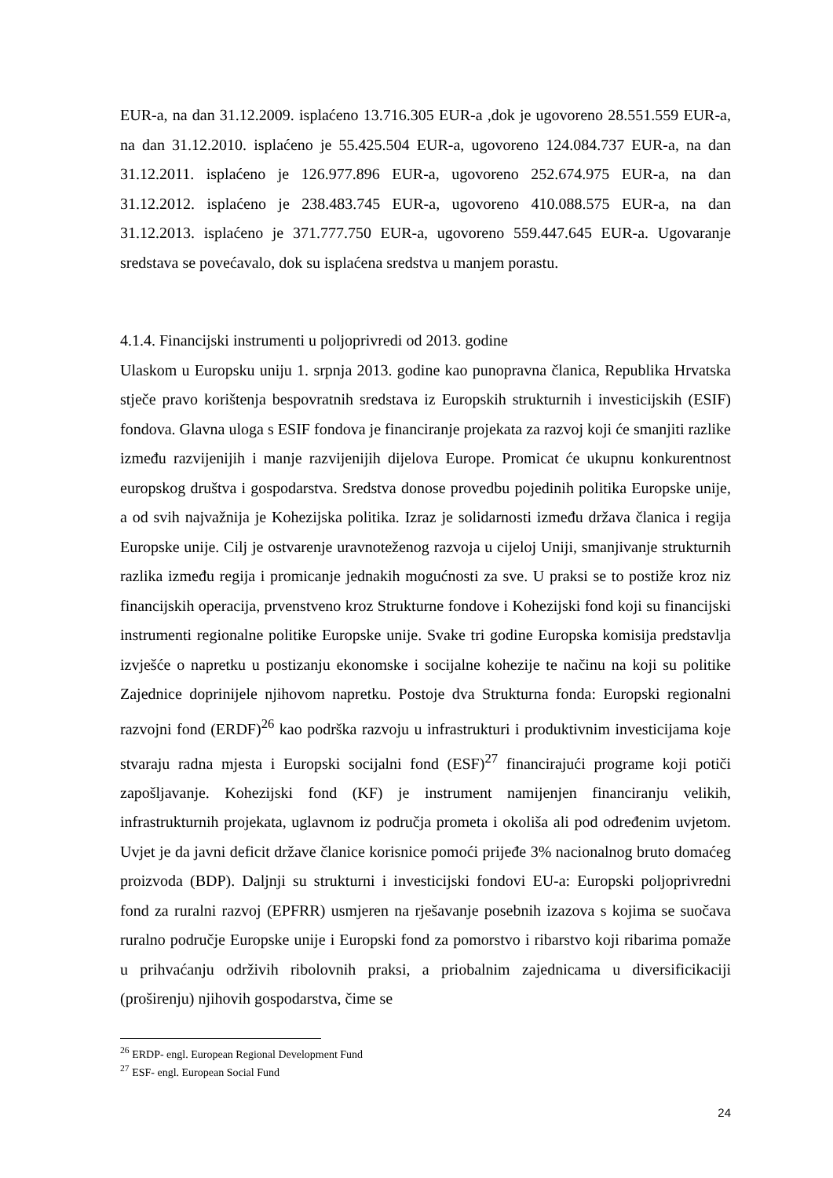EUR-a, na dan 31.12.2009. isplaćeno 13.716.305 EUR-a ,dok je ugovoreno 28.551.559 EUR-a, na dan 31.12.2010. isplaćeno je 55.425.504 EUR-a, ugovoreno 124.084.737 EUR-a, na dan 31.12.2011. isplaćeno je 126.977.896 EUR-a, ugovoreno 252.674.975 EUR-a, na dan 31.12.2012. isplaćeno je 238.483.745 EUR-a, ugovoreno 410.088.575 EUR-a, na dan 31.12.2013. isplaćeno je 371.777.750 EUR-a, ugovoreno 559.447.645 EUR-a. Ugovaranje sredstava se povećavalo, dok su isplaćena sredstva u manjem porastu.
4.1.4. Financijski instrumenti u poljoprivredi od 2013. godine
Ulaskom u Europsku uniju 1. srpnja 2013. godine kao punopravna članica, Republika Hrvatska stječe pravo korištenja bespovratnih sredstava iz Europskih strukturnih i investicijskih (ESIF) fondova. Glavna uloga s ESIF fondova je financiranje projekata za razvoj koji će smanjiti razlike između razvijenijih i manje razvijenijih dijelova Europe. Promicat će ukupnu konkurentnost europskog društva i gospodarstva. Sredstva donose provedbu pojedinih politika Europske unije, a od svih najvažnija je Kohezijska politika. Izraz je solidarnosti između država članica i regija Europske unije. Cilj je ostvarenje uravnoteženog razvoja u cijeloj Uniji, smanjivanje strukturnih razlika između regija i promicanje jednakih mogućnosti za sve. U praksi se to postiže kroz niz financijskih operacija, prvenstveno kroz Strukturne fondove i Kohezijski fond koji su financijski instrumenti regionalne politike Europske unije. Svake tri godine Europska komisija predstavlja izvješće o napretku u postizanju ekonomske i socijalne kohezije te načinu na koji su politike Zajednice doprinijele njihovom napretku. Postoje dva Strukturna fonda: Europski regionalni razvojni fond (ERDF)<sup>26</sup> kao podrška razvoju u infrastrukturi i produktivnim investicijama koje stvaraju radna mjesta i Europski socijalni fond (ESF)<sup>27</sup> financirajući programe koji potiči zapošljavanje. Kohezijski fond (KF) je instrument namijenjen financiranju velikih, infrastrukturnih projekata, uglavnom iz područja prometa i okoliša ali pod određenim uvjetom. Uvjet je da javni deficit države članice korisnice pomoći prijeđe 3% nacionalnog bruto domaćeg proizvoda (BDP). Daljnji su strukturni i investicijski fondovi EU-a: Europski poljoprivredni fond za ruralni razvoj (EPFRR) usmjeren na rješavanje posebnih izazova s kojima se suočava ruralno područje Europske unije i Europski fond za pomorstvo i ribarstvo koji ribarima pomaže u prihvaćanju održivih ribolovnih praksi, a priobalnim zajednicama u diversificikaciji (proširenju) njihovih gospodarstva, čime se
<sup>26</sup> ERDP- engl. European Regional Development Fund
<sup>27</sup> ESF- engl. European Social Fund
24